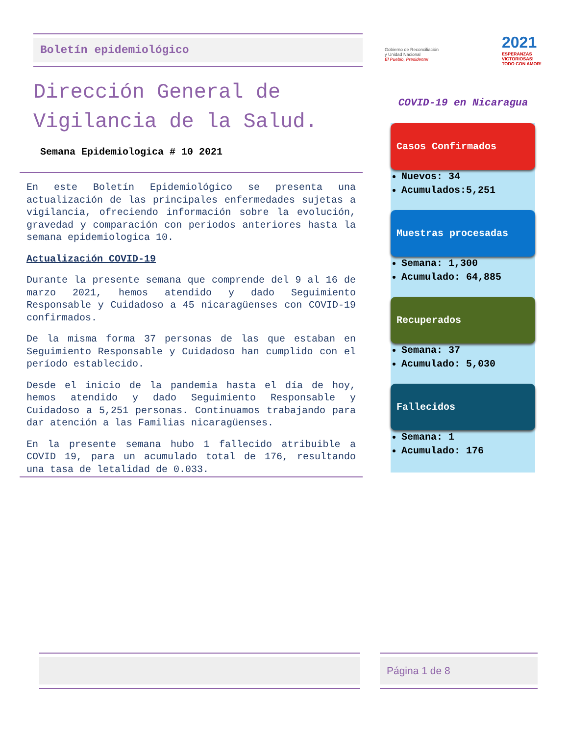Boletín epidemiológico
Dirección General de Vigilancia de la Salud.
Semana Epidemiologica # 10 2021
En este Boletín Epidemiológico se presenta una actualización de las principales enfermedades sujetas a vigilancia, ofreciendo información sobre la evolución, gravedad y comparación con periodos anteriores hasta la semana epidemiologica 10.
Actualización COVID-19
Durante la presente semana que comprende del 9 al 16 de marzo 2021, hemos atendido y dado Seguimiento Responsable y Cuidadoso a 45 nicaragüenses con COVID-19 confirmados.
De la misma forma 37 personas de las que estaban en Seguimiento Responsable y Cuidadoso han cumplido con el período establecido.
Desde el inicio de la pandemia hasta el día de hoy, hemos atendido y dado Seguimiento Responsable y Cuidadoso a 5,251 personas. Continuamos trabajando para dar atención a las Familias nicaragüenses.
En la presente semana hubo 1 fallecido atribuible a COVID 19, para un acumulado total de 176, resultando una tasa de letalidad de 0.033.
Gobierno de Reconciliación
y Unidad Nacional
El Pueblo, Presidente!
2021
ESPERANZAS
VICTORIOSAS!
TODO CON AMOR!
COVID-19 en Nicaragua
Casos Confirmados
Nuevos: 34
Acumulados:5,251
Muestras procesadas
Semana: 1,300
Acumulado: 64,885
Recuperados
Semana: 37
Acumulado: 5,030
Fallecidos
Semana: 1
Acumulado: 176
Página 1 de 8